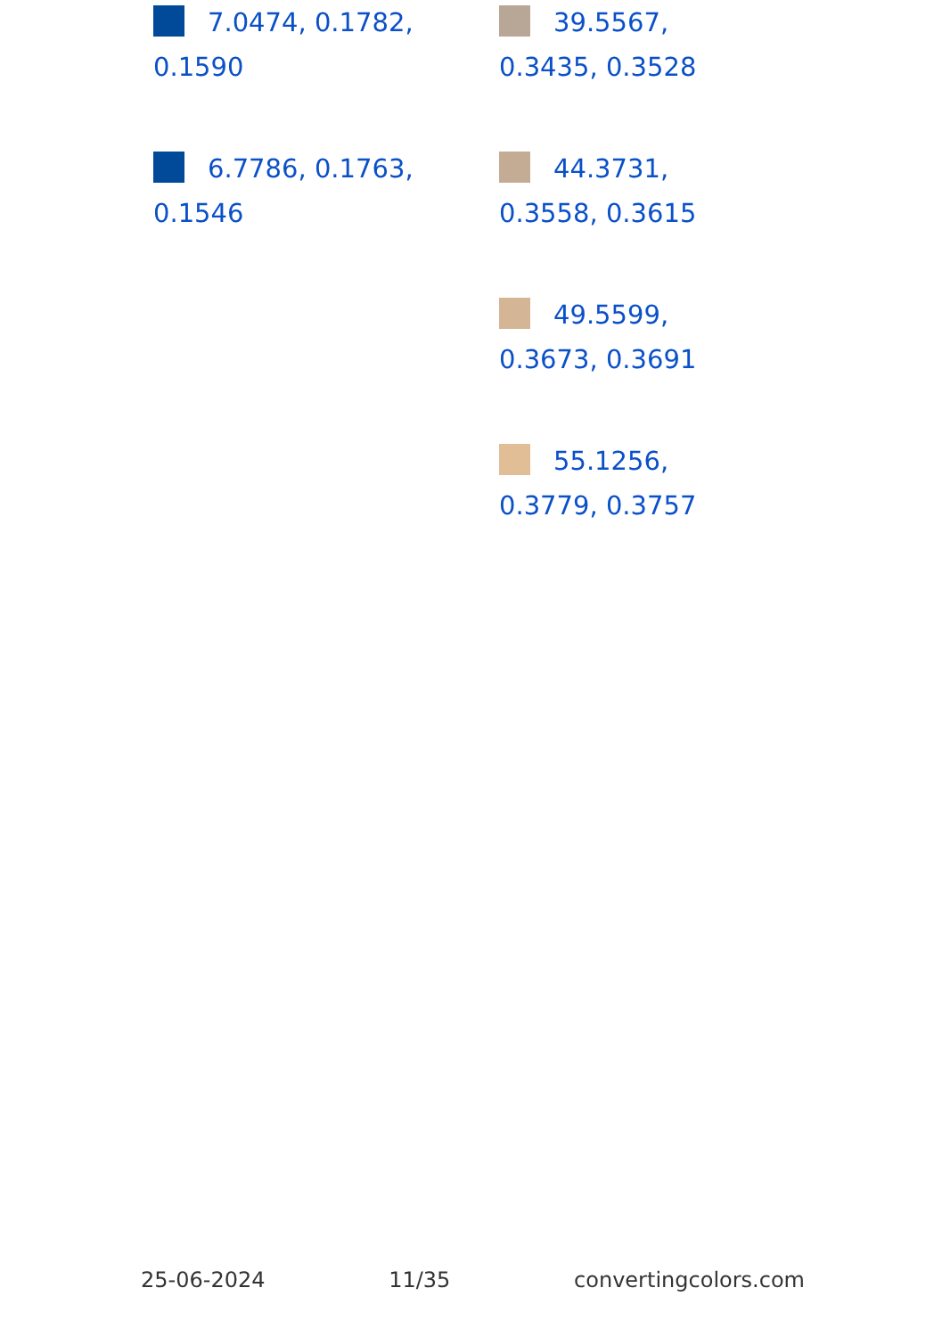7.0474, 0.1782, 0.1590
6.7786, 0.1763, 0.1546
39.5567, 0.3435, 0.3528
44.3731, 0.3558, 0.3615
49.5599, 0.3673, 0.3691
55.1256, 0.3779, 0.3757
25-06-2024 11/35 convertingcolors.com